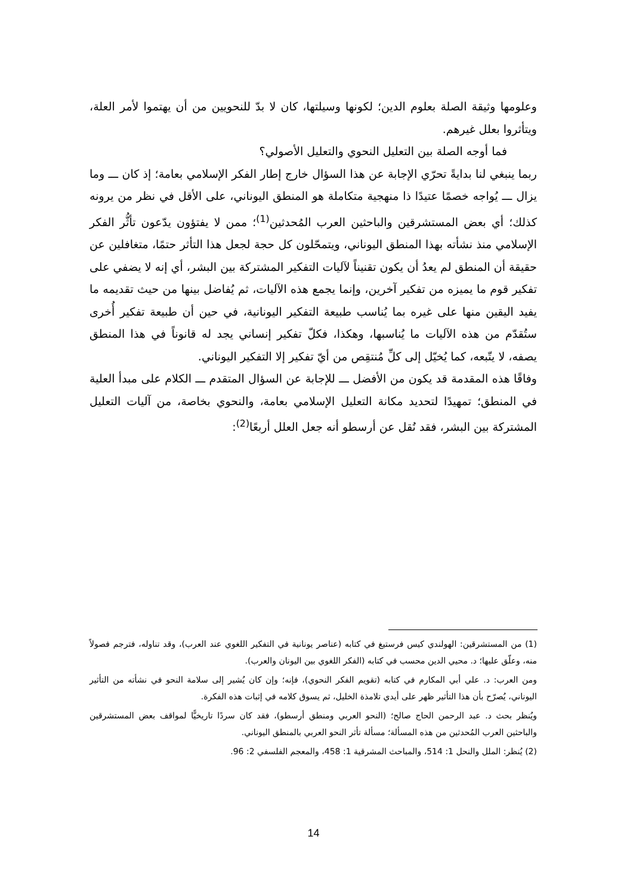وعلومها وثيقة الصلة بعلوم الدين؛ لكونها وسيلتها، كان لا بدّ للنحويين من أن يهتموا لأمر العلة، ويتأثروا بعلل غيرهم.
فما أوجه الصلة بين التعليل النحوي والتعليل الأصولي؟
ربما ينبغي لنا بدايةً تحرّي الإجابة عن هذا السؤال خارج إطار الفكر الإسلامي بعامة؛ إذ كان ـــ وما يزال ـــ يُواجه خصمًا عتيدًا ذا منهجية متكاملة هو المنطق اليوناني، على الأقل في نظر من يرونه كذلك؛ أي بعض المستشرقين والباحثين العرب المُحدثين<sup>(1)</sup>؛ ممن لا يفتؤون يدّعون تأثُّر الفكر الإسلامي منذ نشأته بهذا المنطق اليوناني، ويتمحّلون كل حجة لجعل هذا التأثر حتمًا، متغافلين عن حقيقة أن المنطق لم يعدُ أن يكون تقنيناً لآليات التفكير المشتركة بين البشر، أي إنه لا يضفي على تفكير قوم ما يميزه من تفكير آخرين، وإنما يجمع هذه الآليات، ثم يُفاضل بينها من حيث تقديمه ما يفيد اليقين منها على غيره بما يُناسب طبيعة التفكير اليونانية، في حين أن طبيعة تفكير أُخرى ستُقدّم من هذه الآليات ما يُناسبها، وهكذا، فكلّ تفكير إنساني يجد له قانوناً في هذا المنطق يصفه، لا يتّبعه، كما يُخيّل إلى كلِّ مُنتقِص من أيّ تفكير إلا التفكير اليوناني.
وفاقًا هذه المقدمة قد يكون من الأفضل ـــ للإجابة عن السؤال المتقدم ـــ الكلام على مبدأ العلية في المنطق؛ تمهيدًا لتحديد مكانة التعليل الإسلامي بعامة، والنحوي بخاصة، من آليات التعليل المشتركة بين البشر، فقد نُقل عن أرسطو أنه جعل العلل أربعًا<sup>(2)</sup>:
(1) من المستشرقين: الهولندي كيس فرستيغ في كتابه (عناصر يونانية في التفكير اللغوي عند العرب)، وقد تناوله، فترجم فصولاً منه، وعلّق عليها؛ د. محيي الدين محسب في كتابه (الفكر اللغوي بين اليونان والعرب).
ومن العرب: د. علي أبي المكارم في كتابه (تقويم الفكر النحوي)، فإنه؛ وإن كان يُشير إلى سلامة النحو في نشأته من التأثير اليوناني، يُصرّح بأن هذا التأثير ظهر على أيدي تلامذة الخليل، ثم يسوق كلامه في إثبات هذه الفكرة.
ويُنظر بحث د. عبد الرحمن الحاج صالح؛ (النحو العربي ومنطق أرسطو)، فقد كان سردًا تاريخيًّا لمواقف بعض المستشرقين والباحثين العرب المُحدثين من هذه المسألة؛ مسألة تأثر النحو العربي بالمنطق اليوناني.
(2) يُنظر: الملل والنحل 1: 514، والمباحث المشرقية 1: 458، والمعجم الفلسفي 2: 96.
14